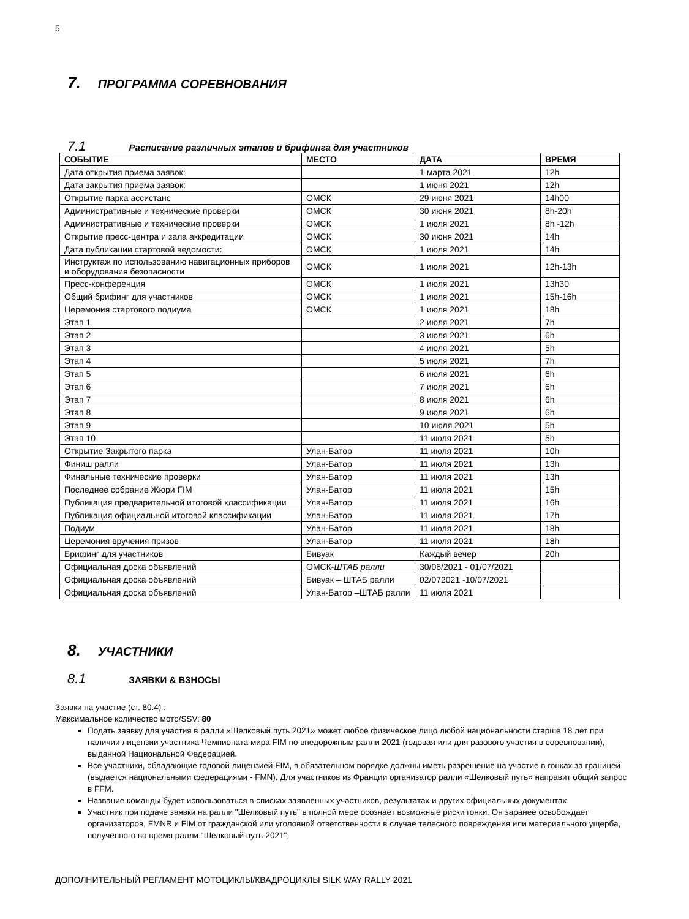5
7. ПРОГРАММА СОРЕВНОВАНИЯ
7.1 Расписание различных этапов и брифинга для участников
| СОБЫТИЕ | МЕСТО | ДАТА | ВРЕМЯ |
| --- | --- | --- | --- |
| Дата открытия приема заявок: | | 1 марта 2021 | 12h |
| Дата закрытия приема заявок: | | 1 июня 2021 | 12h |
| Открытие парка ассистанс | ОМСК | 29 июня 2021 | 14h00 |
| Административные и технические проверки | ОМСК | 30 июня 2021 | 8h-20h |
| Административные и технические проверки | ОМСК | 1 июля 2021 | 8h -12h |
| Открытие пресс-центра и зала аккредитации | ОМСК | 30 июня 2021 | 14h |
| Дата публикации стартовой ведомости: | ОМСК | 1 июля 2021 | 14h |
| Инструктаж по использованию навигационных приборов и оборудования безопасности | ОМСК | 1 июля 2021 | 12h-13h |
| Пресс-конференция | ОМСК | 1 июля 2021 | 13h30 |
| Общий брифинг для участников | ОМСК | 1 июля 2021 | 15h-16h |
| Церемония стартового подиума | ОМСК | 1 июля 2021 | 18h |
| Этап 1 | | 2 июля 2021 | 7h |
| Этап 2 | | 3 июля 2021 | 6h |
| Этап 3 | | 4 июля 2021 | 5h |
| Этап 4 | | 5 июля 2021 | 7h |
| Этап 5 | | 6 июля 2021 | 6h |
| Этап 6 | | 7 июля 2021 | 6h |
| Этап 7 | | 8 июля 2021 | 6h |
| Этап 8 | | 9 июля 2021 | 6h |
| Этап 9 | | 10 июля 2021 | 5h |
| Этап 10 | | 11 июля 2021 | 5h |
| Открытие Закрытого парка | Улан-Батор | 11 июля 2021 | 10h |
| Финиш ралли | Улан-Батор | 11 июля 2021 | 13h |
| Финальные технические проверки | Улан-Батор | 11 июля 2021 | 13h |
| Последнее собрание Жюри FIM | Улан-Батор | 11 июля 2021 | 15h |
| Публикация предварительной итоговой классификации | Улан-Батор | 11 июля 2021 | 16h |
| Публикация официальной итоговой классификации | Улан-Батор | 11 июля 2021 | 17h |
| Подиум | Улан-Батор | 11 июля 2021 | 18h |
| Церемония вручения призов | Улан-Батор | 11 июля 2021 | 18h |
| Брифинг для участников | Бивуак | Каждый вечер | 20h |
| Официальная доска объявлений | ОМСК- ШТАБ ралли | 30/06/2021 - 01/07/2021 | |
| Официальная доска объявлений | Бивуак – ШТАБ ралли | 02/072021 -10/07/2021 | |
| Официальная доска объявлений | Улан-Батор –ШТАБ ралли | 11 июля 2021 | |
8. УЧАСТНИКИ
8.1 ЗАЯВКИ & ВЗНОСЫ
Заявки на участие (ст. 80.4) :
Максимальное количество мото/SSV: 80
Подать заявку для участия в ралли «Шелковый путь 2021» может любое физическое лицо любой национальности старше 18 лет при наличии лицензии участника Чемпионата мира FIM по внедорожным ралли 2021 (годовая или для разового участия в соревновании), выданной Национальной Федерацией.
Все участники, обладающие годовой лицензией FIM, в обязательном порядке должны иметь разрешение на участие в гонках за границей (выдается национальными федерациями - FMN). Для участников из Франции организатор ралли «Шелковый путь» направит общий запрос в FFM.
Название команды будет использоваться в списках заявленных участников, результатах и других официальных документах.
Участник при подаче заявки на ралли "Шелковый путь" в полной мере осознает возможные риски гонки. Он заранее освобождает организаторов, FMNR и FIM от гражданской или уголовной ответственности в случае телесного повреждения или материального ущерба, полученного во время ралли "Шелковый путь-2021";
ДОПОЛНИТЕЛЬНЫЙ РЕГЛАМЕНТ МОТОЦИКЛЫ/КВАДРОЦИКЛЫ SILK WAY RALLY 2021